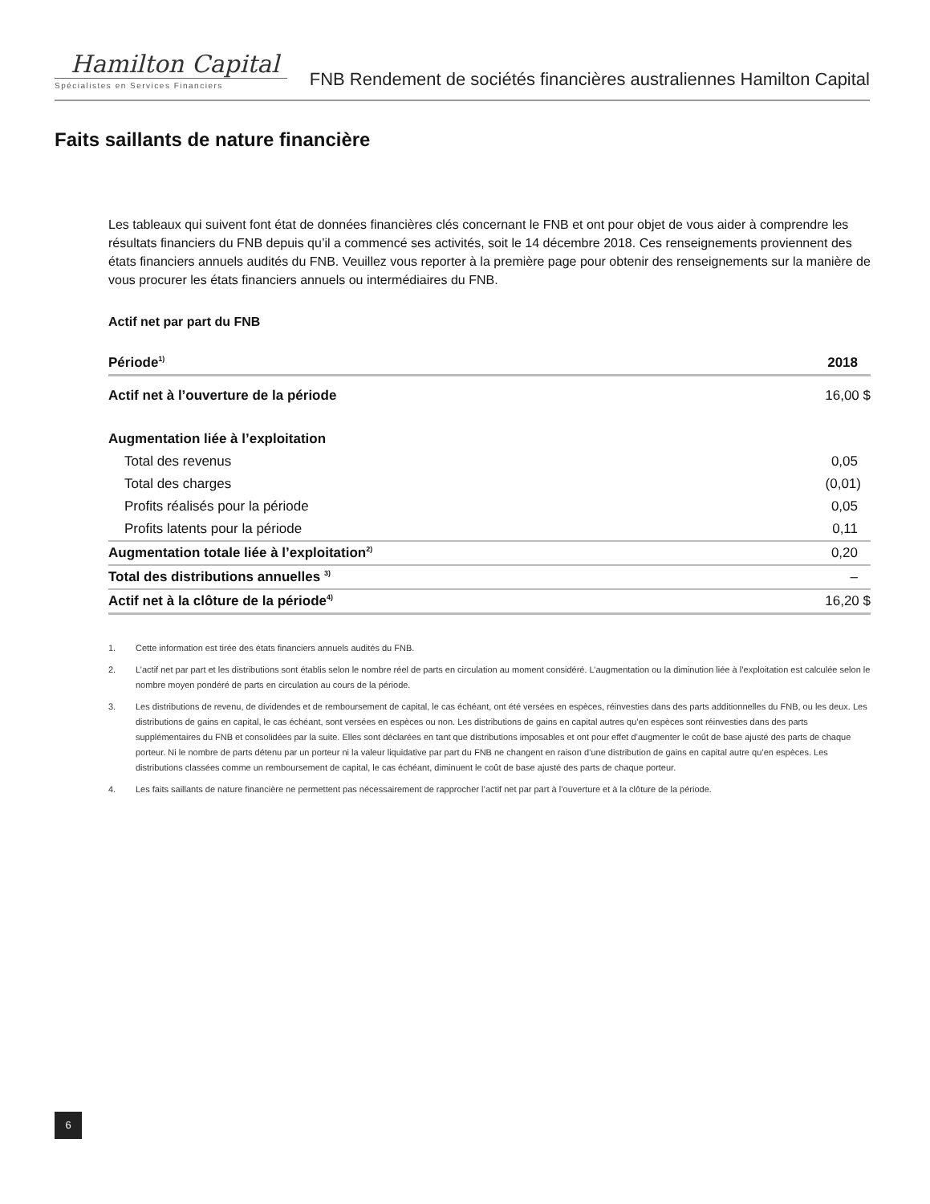Hamilton Capital
Spécialistes en Services Financiers
FNB Rendement de sociétés financières australiennes Hamilton Capital
Faits saillants de nature financière
Les tableaux qui suivent font état de données financières clés concernant le FNB et ont pour objet de vous aider à comprendre les résultats financiers du FNB depuis qu’il a commencé ses activités, soit le 14 décembre 2018. Ces renseignements proviennent des états financiers annuels audités du FNB. Veuillez vous reporter à la première page pour obtenir des renseignements sur la manière de vous procurer les états financiers annuels ou intermédiaires du FNB.
Actif net par part du FNB
| Période<sup>1)</sup> | 2018 |
| --- | --- |
| Actif net à l’ouverture de la période | 16,00 $ |
| Augmentation liée à l’exploitation | |
| Total des revenus | 0,05 |
| Total des charges | (0,01) |
| Profits réalisés pour la période | 0,05 |
| Profits latents pour la période | 0,11 |
| Augmentation totale liée à l’exploitation<sup>2)</sup> | 0,20 |
| Total des distributions annuelles <sup>3)</sup> | – |
| Actif net à la clôture de la période<sup>4)</sup> | 16,20 $ |
1. Cette information est tirée des états financiers annuels audités du FNB.
2. L’actif net par part et les distributions sont établis selon le nombre réel de parts en circulation au moment considéré. L’augmentation ou la diminution liée à l’exploitation est calculée selon le nombre moyen pondéré de parts en circulation au cours de la période.
3. Les distributions de revenu, de dividendes et de remboursement de capital, le cas échéant, ont été versées en espèces, réinvesties dans des parts additionnelles du FNB, ou les deux. Les distributions de gains en capital, le cas échéant, sont versées en espèces ou non. Les distributions de gains en capital autres qu’en espèces sont réinvesties dans des parts supplémentaires du FNB et consolidées par la suite. Elles sont déclarées en tant que distributions imposables et ont pour effet d’augmenter le coût de base ajusté des parts de chaque porteur. Ni le nombre de parts détenu par un porteur ni la valeur liquidative par part du FNB ne changent en raison d’une distribution de gains en capital autre qu’en espèces. Les distributions classées comme un remboursement de capital, le cas échéant, diminuent le coût de base ajusté des parts de chaque porteur.
4. Les faits saillants de nature financière ne permettent pas nécessairement de rapprocher l’actif net par part à l’ouverture et à la clôture de la période.
6